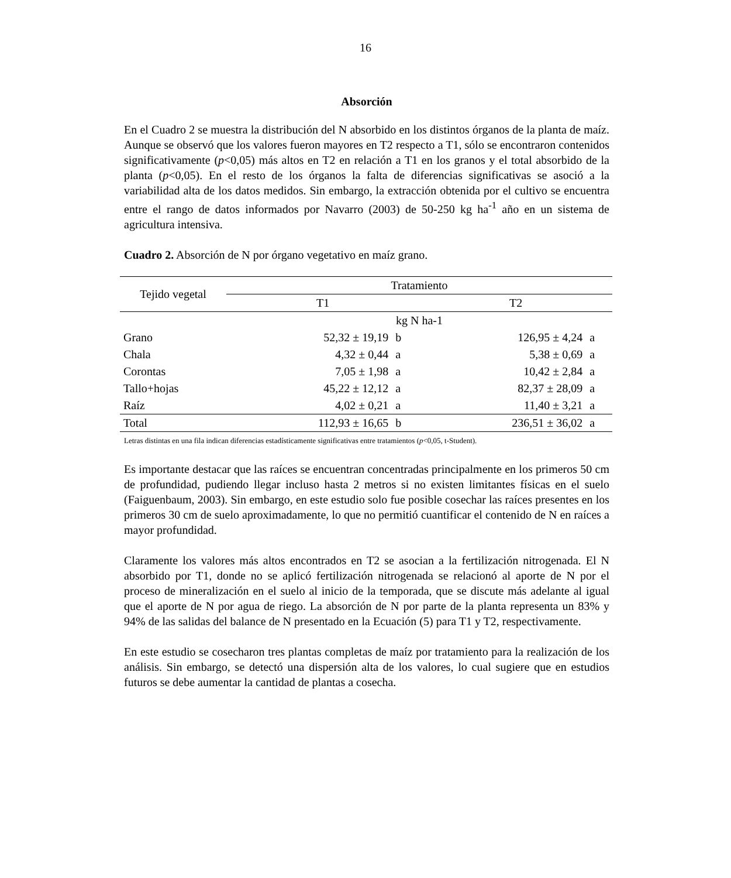16
Absorción
En el Cuadro 2 se muestra la distribución del N absorbido en los distintos órganos de la planta de maíz. Aunque se observó que los valores fueron mayores en T2 respecto a T1, sólo se encontraron contenidos significativamente (p<0,05) más altos en T2 en relación a T1 en los granos y el total absorbido de la planta (p<0,05). En el resto de los órganos la falta de diferencias significativas se asoció a la variabilidad alta de los datos medidos. Sin embargo, la extracción obtenida por el cultivo se encuentra entre el rango de datos informados por Navarro (2003) de 50-250 kg ha<sup>-1</sup> año en un sistema de agricultura intensiva.
Cuadro 2. Absorción de N por órgano vegetativo en maíz grano.
| Tejido vegetal | Tratamiento | | | |
| --- | --- | --- | --- | --- |
| | T1 | | T2 | |
| | kg N ha-1 | | | |
| Grano | 52,32 ± 19,19 | b | 126,95 ± 4,24 | a |
| Chala | 4,32 ± 0,44 | a | 5,38 ± 0,69 | a |
| Corontas | 7,05 ± 1,98 | a | 10,42 ± 2,84 | a |
| Tallo+hojas | 45,22 ± 12,12 | a | 82,37 ± 28,09 | a |
| Raíz | 4,02 ± 0,21 | a | 11,40 ± 3,21 | a |
| Total | 112,93 ± 16,65 | b | 236,51 ± 36,02 | a |
Letras distintas en una fila indican diferencias estadísticamente significativas entre tratamientos (p<0,05, t-Student).
Es importante destacar que las raíces se encuentran concentradas principalmente en los primeros 50 cm de profundidad, pudiendo llegar incluso hasta 2 metros si no existen limitantes físicas en el suelo (Faiguenbaum, 2003). Sin embargo, en este estudio solo fue posible cosechar las raíces presentes en los primeros 30 cm de suelo aproximadamente, lo que no permitió cuantificar el contenido de N en raíces a mayor profundidad.
Claramente los valores más altos encontrados en T2 se asocian a la fertilización nitrogenada. El N absorbido por T1, donde no se aplicó fertilización nitrogenada se relacionó al aporte de N por el proceso de mineralización en el suelo al inicio de la temporada, que se discute más adelante al igual que el aporte de N por agua de riego. La absorción de N por parte de la planta representa un 83% y 94% de las salidas del balance de N presentado en la Ecuación (5) para T1 y T2, respectivamente.
En este estudio se cosecharon tres plantas completas de maíz por tratamiento para la realización de los análisis. Sin embargo, se detectó una dispersión alta de los valores, lo cual sugiere que en estudios futuros se debe aumentar la cantidad de plantas a cosecha.